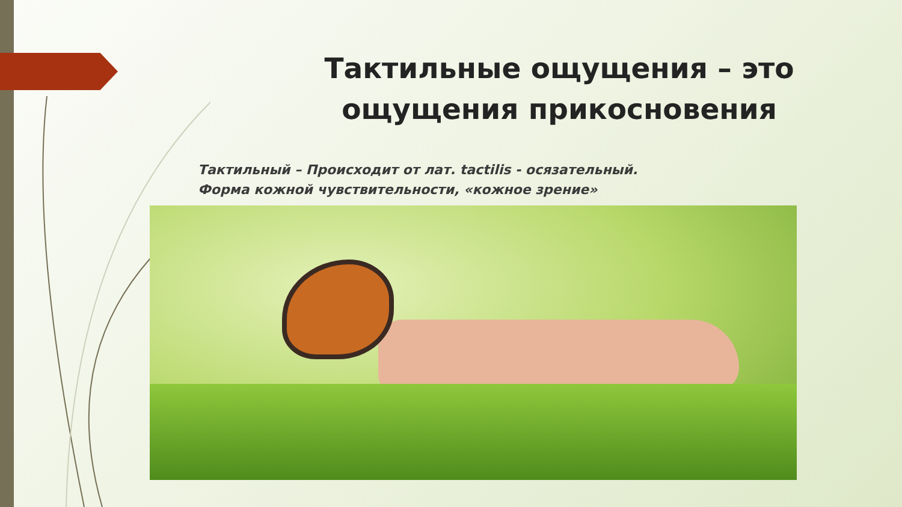Тактильные ощущения – это ощущения прикосновения
Тактильный – Происходит от лат. tactilis - осязательный.
Форма кожной чувствительности, «кожное зрение»